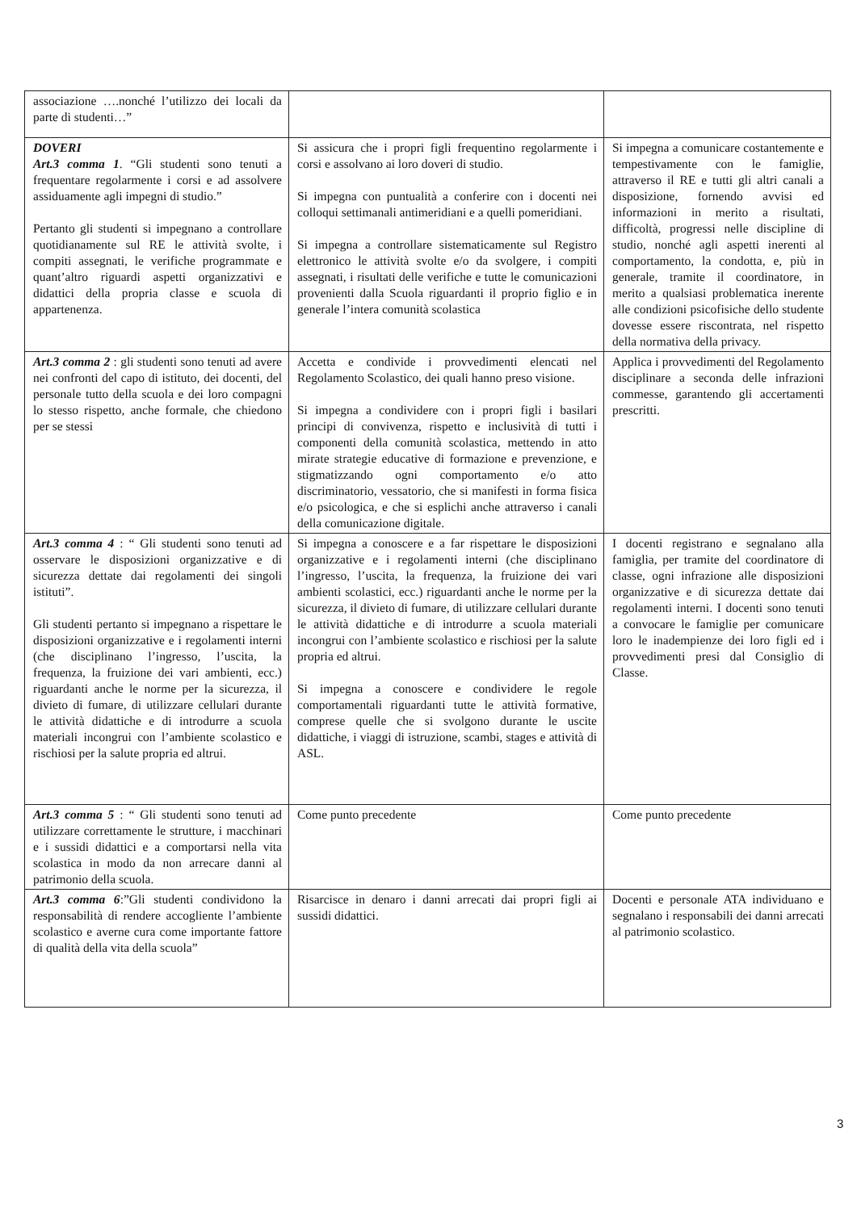| associazione ….nonché l’utilizzo dei locali da parte di studenti…” | | |
| DOVERI Art.3 comma 1 . “Gli studenti sono tenuti a frequentare regolarmente i corsi e ad assolvere assiduamente agli impegni di studio.” Pertanto gli studenti si impegnano a controllare quotidianamente sul RE le attività svolte, i compiti assegnati, le verifiche programmate e quant’altro riguardi aspetti organizzativi e didattici della propria classe e scuola di appartenenza. | Si assicura che i propri figli frequentino regolarmente i corsi e assolvano ai loro doveri di studio. Si impegna con puntualità a conferire con i docenti nei colloqui settimanali antimeridiani e a quelli pomeridiani. Si impegna a controllare sistematicamente sul Registro elettronico le attività svolte e/o da svolgere, i compiti assegnati, i risultati delle verifiche e tutte le comunicazioni provenienti dalla Scuola riguardanti il proprio figlio e in generale l’intera comunità scolastica | Si impegna a comunicare costantemente e tempestivamente con le famiglie, attraverso il RE e tutti gli altri canali a disposizione, fornendo avvisi ed informazioni in merito a risultati, difficoltà, progressi nelle discipline di studio, nonché agli aspetti inerenti al comportamento, la condotta, e, più in generale, tramite il coordinatore, in merito a qualsiasi problematica inerente alle condizioni psicofisiche dello studente dovesse essere riscontrata, nel rispetto della normativa della privacy. |
| Art.3 comma 2 : gli studenti sono tenuti ad avere nei confronti del capo di istituto, dei docenti, del personale tutto della scuola e dei loro compagni lo stesso rispetto, anche formale, che chiedono per se stessi | Accetta e condivide i provvedimenti elencati nel Regolamento Scolastico, dei quali hanno preso visione. Si impegna a condividere con i propri figli i basilari principi di convivenza, rispetto e inclusività di tutti i componenti della comunità scolastica, mettendo in atto mirate strategie educative di formazione e prevenzione, e stigmatizzando ogni comportamento e/o atto discriminatorio, vessatorio, che si manifesti in forma fisica e/o psicologica, e che si esplichi anche attraverso i canali della comunicazione digitale. | Applica i provvedimenti del Regolamento disciplinare a seconda delle infrazioni commesse, garantendo gli accertamenti prescritti. |
| Art.3 comma 4 : “ Gli studenti sono tenuti ad osservare le disposizioni organizzative e di sicurezza dettate dai regolamenti dei singoli istituti”. Gli studenti pertanto si impegnano a rispettare le disposizioni organizzative e i regolamenti interni (che disciplinano l’ingresso, l’uscita, la frequenza, la fruizione dei vari ambienti, ecc.) riguardanti anche le norme per la sicurezza, il divieto di fumare, di utilizzare cellulari durante le attività didattiche e di introdurre a scuola materiali incongrui con l’ambiente scolastico e rischiosi per la salute propria ed altrui. | Si impegna a conoscere e a far rispettare le disposizioni organizzative e i regolamenti interni (che disciplinano l’ingresso, l’uscita, la frequenza, la fruizione dei vari ambienti scolastici, ecc.) riguardanti anche le norme per la sicurezza, il divieto di fumare, di utilizzare cellulari durante le attività didattiche e di introdurre a scuola materiali incongrui con l’ambiente scolastico e rischiosi per la salute propria ed altrui. Si impegna a conoscere e condividere le regole comportamentali riguardanti tutte le attività formative, comprese quelle che si svolgono durante le uscite didattiche, i viaggi di istruzione, scambi, stages e attività di ASL. | I docenti registrano e segnalano alla famiglia, per tramite del coordinatore di classe, ogni infrazione alle disposizioni organizzative e di sicurezza dettate dai regolamenti interni. I docenti sono tenuti a convocare le famiglie per comunicare loro le inadempienze dei loro figli ed i provvedimenti presi dal Consiglio di Classe. |
| Art.3 comma 5 : “ Gli studenti sono tenuti ad utilizzare correttamente le strutture, i macchinari e i sussidi didattici e a comportarsi nella vita scolastica in modo da non arrecare danni al patrimonio della scuola. | Come punto precedente | Come punto precedente |
| Art.3 comma 6 :”Gli studenti condividono la responsabilità di rendere accogliente l’ambiente scolastico e averne cura come importante fattore di qualità della vita della scuola” | Risarcisce in denaro i danni arrecati dai propri figli ai sussidi didattici. | Docenti e personale ATA individuano e segnalano i responsabili dei danni arrecati al patrimonio scolastico. |
3